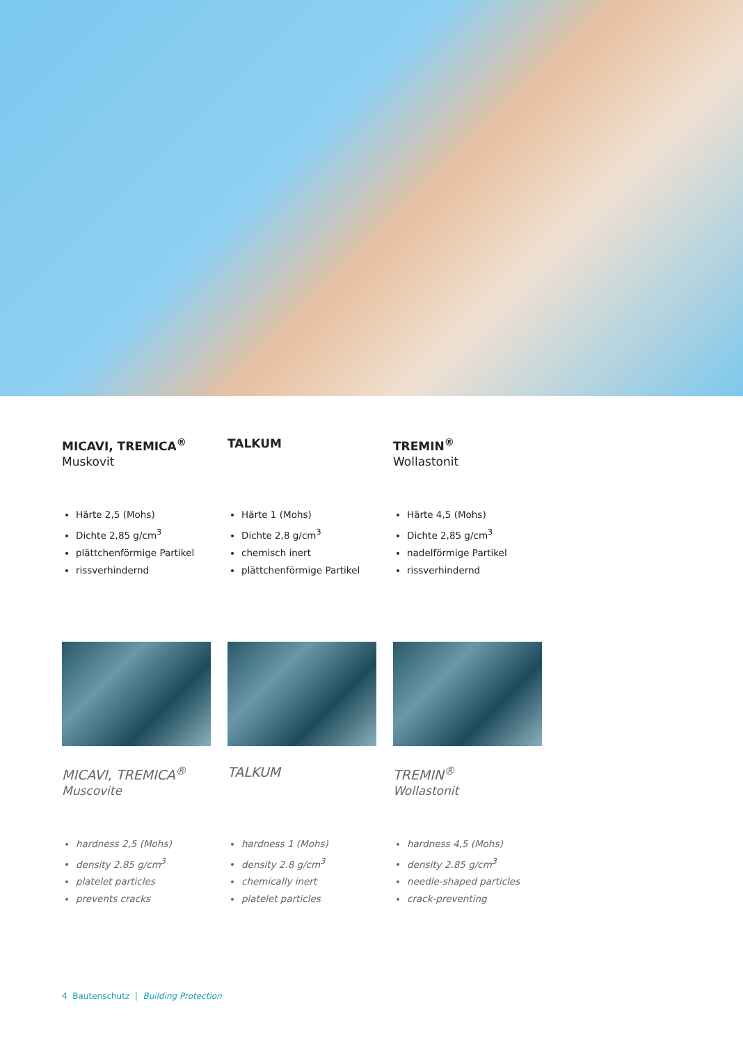MICAVI, TREMICA<sup>®</sup>
Muskovit
TALKUM TREMIN<sup>®</sup>
Wollastonit
Härte 2,5 (Mohs)
Dichte 2,85 g/cm<sup>3</sup>
plättchenförmige Partikel
rissverhindernd
Härte 1 (Mohs)
Dichte 2,8 g/cm<sup>3</sup>
chemisch inert
plättchenförmige Partikel
Härte 4,5 (Mohs)
Dichte 2,85 g/cm<sup>3</sup>
nadelförmige Partikel
rissverhindernd
MICAVI, TREMICA<sup>®</sup>
Muscovite
TALKUM TREMIN<sup>®</sup>
Wollastonit
hardness 2,5 (Mohs)
density 2.85 g/cm<sup>3</sup>
platelet particles
prevents cracks
hardness 1 (Mohs)
density 2.8 g/cm<sup>3</sup>
chemically inert
platelet particles
hardness 4,5 (Mohs)
density 2.85 g/cm<sup>3</sup>
needle-shaped particles
crack-preventing
4 Bautenschutz | Building Protection